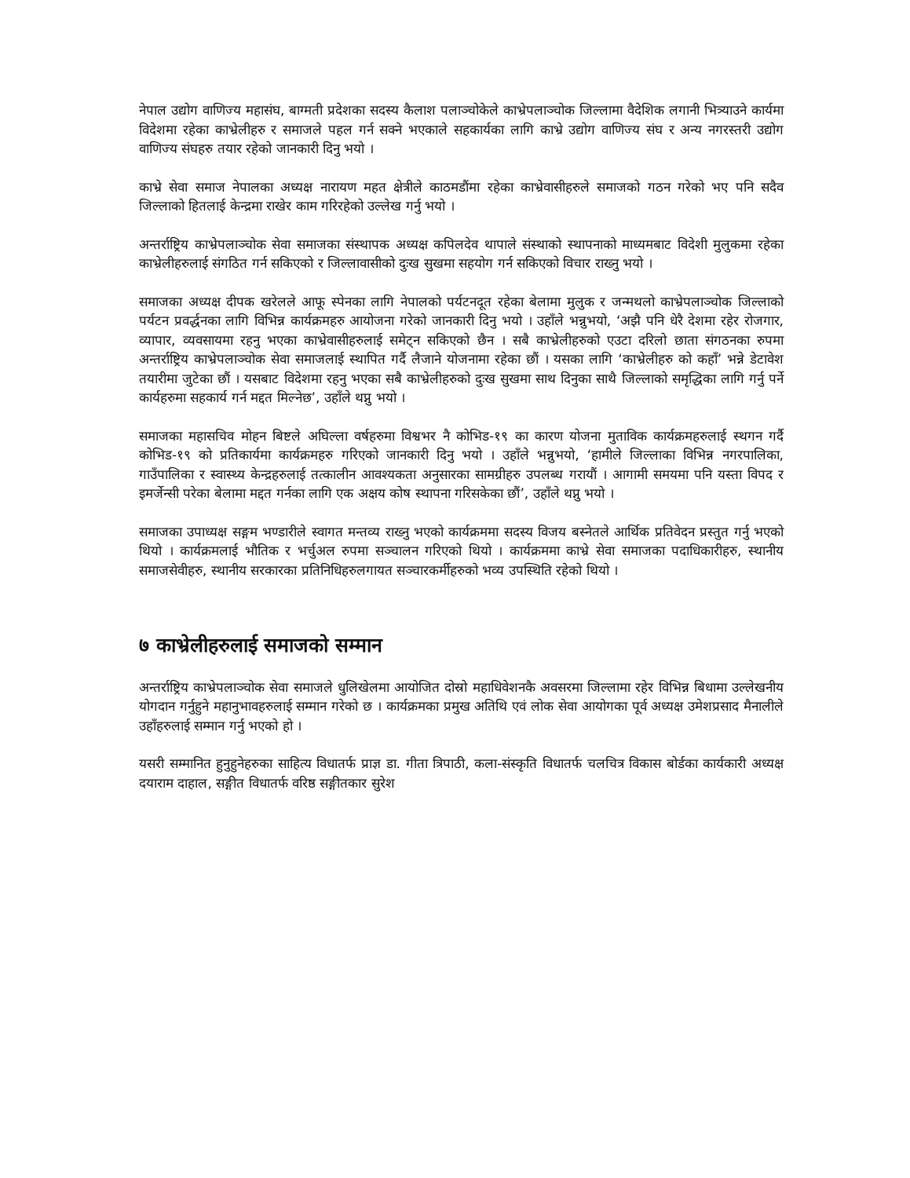नेपाल उद्योग वाणिज्य महासंघ, बाग्मती प्रदेशका सदस्य कैलाश पलाञ्चोकेले काभ्रेपलाञ्चोक जिल्लामा वैदेशिक लगानी भित्र्याउने कार्यमा विदेशमा रहेका काभ्रेलीहरु र समाजले पहल गर्न सक्ने भएकाले सहकार्यका लागि काभ्रे उद्योग वाणिज्य संघ र अन्य नगरस्तरी उद्योग वाणिज्य संघहरु तयार रहेको जानकारी दिनु भयो ।
काभ्रे सेवा समाज नेपालका अध्यक्ष नारायण महत क्षेत्रीले काठमडौंमा रहेका काभ्रेवासीहरुले समाजको गठन गरेको भए पनि सदैव जिल्लाको हितलाई केन्द्रमा राखेर काम गरिरहेको उल्लेख गर्नु भयो ।
अन्तर्राष्ट्रिय काभ्रेपलाञ्चोक सेवा समाजका संस्थापक अध्यक्ष कपिलदेव थापाले संस्थाको स्थापनाको माध्यमबाट विदेशी मुलुकमा रहेका काभ्रेलीहरुलाई संगठित गर्न सकिएको र जिल्लावासीको दुःख सुखमा सहयोग गर्न सकिएको विचार राख्नु भयो ।
समाजका अध्यक्ष दीपक खरेलले आफू स्पेनका लागि नेपालको पर्यटनदूत रहेका बेलामा मुलुक र जन्मथलो काभ्रेपलाञ्चोक जिल्लाको पर्यटन प्रवर्द्धनका लागि विभिन्न कार्यक्रमहरु आयोजना गरेको जानकारी दिनु भयो । उहाँले भन्नुभयो, ‘अझै पनि धेरै देशमा रहेर रोजगार, व्यापार, व्यवसायमा रहनु भएका काभ्रेवासीहरुलाई समेट्न सकिएको छैन । सबै काभ्रेलीहरुको एउटा दरिलो छाता संगठनका रुपमा अन्तर्राष्ट्रिय काभ्रेपलाञ्चोक सेवा समाजलाई स्थापित गर्दै लैजाने योजनामा रहेका छौं । यसका लागि ‘काभ्रेलीहरु को कहाँ’ भन्ने डेटावेश तयारीमा जुटेका छौं । यसबाट विदेशमा रहनु भएका सबै काभ्रेलीहरुको दुःख सुखमा साथ दिनुका साथै जिल्लाको समृद्धिका लागि गर्नु पर्ने कार्यहरुमा सहकार्य गर्न मद्दत मिल्नेछ’, उहाँले थप्नु भयो ।
समाजका महासचिव मोहन बिष्टले अघिल्ला वर्षहरुमा विश्वभर नै कोभिड-१९ का कारण योजना मुताविक कार्यक्रमहरुलाई स्थगन गर्दै कोभिड-१९ को प्रतिकार्यमा कार्यक्रमहरु गरिएको जानकारी दिनु भयो । उहाँले भन्नुभयो, ‘हामीले जिल्लाका विभिन्न नगरपालिका, गाउँपालिका र स्वास्थ्य केन्द्रहरुलाई तत्कालीन आवश्यकता अनुसारका सामग्रीहरु उपलब्ध गरायौं । आगामी समयमा पनि यस्ता विपद र इमर्जेन्सी परेका बेलामा मद्दत गर्नका लागि एक अक्षय कोष स्थापना गरिसकेका छौं’, उहाँले थप्नु भयो ।
समाजका उपाध्यक्ष सङ्गम भण्डारीले स्वागत मन्तव्य राख्नु भएको कार्यक्रममा सदस्य विजय बस्नेतले आर्थिक प्रतिवेदन प्रस्तुत गर्नु भएको थियो । कार्यक्रमलाई भौतिक र भर्चुअल रुपमा सञ्चालन गरिएको थियो । कार्यक्रममा काभ्रे सेवा समाजका पदाधिकारीहरु, स्थानीय समाजसेवीहरु, स्थानीय सरकारका प्रतिनिधिहरुलगायत सञ्चारकर्मीहरुको भव्य उपस्थिति रहेको थियो ।
७ काभ्रेलीहरुलाई समाजको सम्मान
अन्तर्राष्ट्रिय काभ्रेपलाञ्चोक सेवा समाजले धुलिखेलमा आयोजित दोस्रो महाधिवेशनकै अवसरमा जिल्लामा रहेर विभिन्न बिधामा उल्लेखनीय योगदान गर्नुहुने महानुभावहरुलाई सम्मान गरेको छ । कार्यक्रमका प्रमुख अतिथि एवं लोक सेवा आयोगका पूर्व अध्यक्ष उमेशप्रसाद मैनालीले उहाँहरुलाई सम्मान गर्नु भएको हो ।
यसरी सम्मानित हुनुहुनेहरुका साहित्य विधातर्फ प्राज्ञ डा. गीता त्रिपाठी, कला-संस्कृति विधातर्फ चलचित्र विकास बोर्डका कार्यकारी अध्यक्ष दयाराम दाहाल, सङ्गीत विधातर्फ वरिष्ठ सङ्गीतकार सुरेश